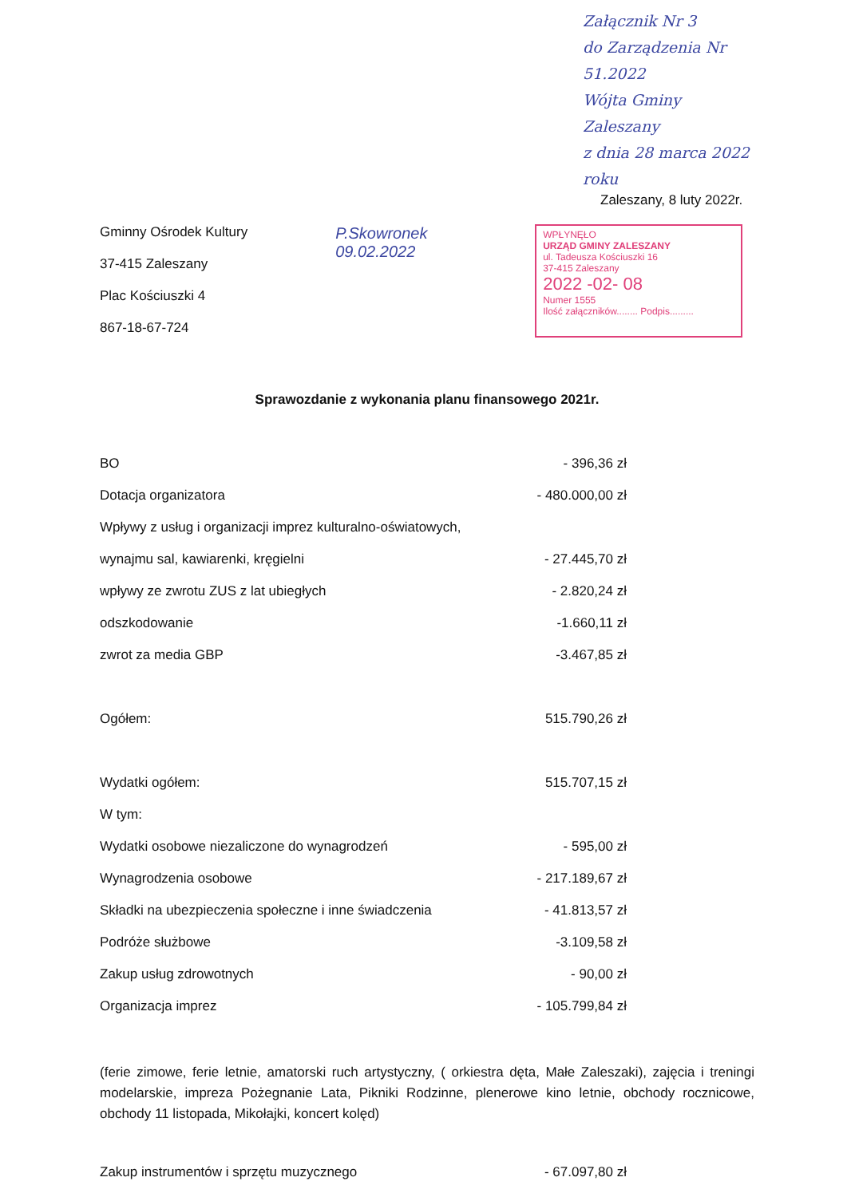Załącznik Nr 3
do Zarządzenia Nr 51.2022
Wójta Gminy Zaleszany
z dnia 28 marca 2022 roku
Zaleszany, 8 luty 2022r.
Gminny Ośrodek Kultury
37-415 Zaleszany
Plac Kościuszki 4
867-18-67-724
P.Skowronek
09.02.2022
WPŁYNĘŁO
URZĄD GMINY ZALESZANY
ul. Tadeusza Kościuszki 16
37-415 Zaleszany
2022 -02- 08
Numer 1555
Ilość załączników........ Podpis.........
Sprawozdanie z wykonania planu finansowego 2021r.
BO - 396,36 zł
Dotacja organizatora - 480.000,00 zł
Wpływy z usług i organizacji imprez kulturalno-oświatowych,
wynajmu sal, kawiarenki, kręgielni - 27.445,70 zł
wpływy ze zwrotu ZUS z lat ubiegłych - 2.820,24 zł
odszkodowanie -1.660,11 zł
zwrot za media GBP -3.467,85 zł
Ogółem: 515.790,26 zł
Wydatki ogółem: 515.707,15 zł
W tym:
Wydatki osobowe niezaliczone do wynagrodzeń - 595,00 zł
Wynagrodzenia osobowe - 217.189,67 zł
Składki na ubezpieczenia społeczne i inne świadczenia
- 41.813,57 zł
Podróże służbowe -3.109,58 zł
Zakup usług zdrowotnych - 90,00 zł
Organizacja imprez - 105.799,84 zł
(ferie zimowe, ferie letnie, amatorski ruch artystyczny, ( orkiestra dęta, Małe Zaleszaki), zajęcia i treningi modelarskie, impreza Pożegnanie Lata, Pikniki Rodzinne, plenerowe kino letnie, obchody rocznicowe, obchody 11 listopada, Mikołajki, koncert kolęd)
Zakup instrumentów i sprzętu muzycznego - 67.097,80 zł